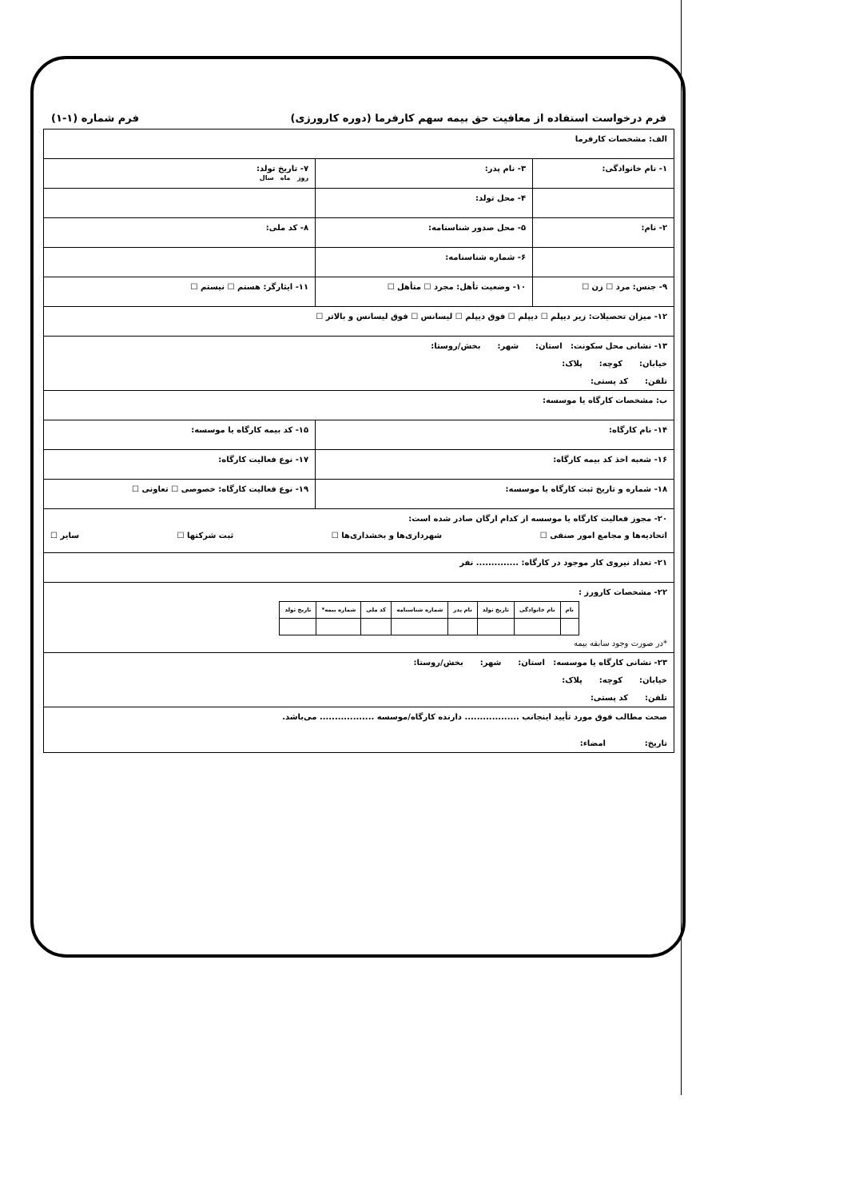فرم درخواست استفاده از معافیت حق بیمه سهم کارفرما (دوره کارورزی) فرم شماره (۱-۱)
| الف: مشخصات کارفرما | | |
| ۱- نام خانوادگی: | ۳- نام پدر: | ۷- تاریخ تولد: روز ماه سال |
| | ۴- محل تولد: | |
| ۲- نام: | ۵- محل صدور شناسنامه: | ۸- کد ملی: |
| | ۶- شماره شناسنامه: | |
| ۹- جنس: مرد ☐ زن ☐ | ۱۰- وضعیت تأهل: مجرد ☐ متأهل ☐ | ۱۱- ایثارگر: هستم ☐ نیستم ☐ |
| ۱۲- میزان تحصیلات: زیر دیپلم ☐ دیپلم ☐ فوق دیپلم ☐ لیسانس ☐ فوق لیسانس و بالاتر ☐ | | |
| ۱۳- نشانی محل سکونت: استان: شهر: بخش/روستا: خیابان: کوچه: پلاک: تلفن: کد پستی: | | |
| ب: مشخصات کارگاه یا موسسه: | | |
| ۱۴- نام کارگاه: | | ۱۵- کد بیمه کارگاه یا موسسه: |
| ۱۶- شعبه اخذ کد بیمه کارگاه: | | ۱۷- نوع فعالیت کارگاه: |
| ۱۸- شماره و تاریخ ثبت کارگاه یا موسسه: | | ۱۹- نوع فعالیت کارگاه: خصوصی ☐ تعاونی ☐ |
| ۲۰- مجوز فعالیت کارگاه یا موسسه از کدام ارگان صادر شده است: اتحادیه‌ها و مجامع امور صنفی ☐ شهرداری‌ها و بخشداری‌ها ☐ ثبت شرکتها ☐ سایر ☐ | | |
| ۲۱- تعداد نیروی کار موجود در کارگاه: .............. نفر | | |
| ۲۲- مشخصات کارورز : / نام / نام خانوادگی / تاریخ تولد / نام پدر / شماره شناسنامه / کد ملی / شماره بیمه* / تاریخ تولد / / --- / --- / --- / --- / --- / --- / --- / --- / *در صورت وجود سابقه بیمه | | |
| ۲۳- نشانی کارگاه یا موسسه: استان: شهر: بخش/روستا: خیابان: کوچه: پلاک: تلفن: کد پستی: | | |
| صحت مطالب فوق مورد تأیید اینجانب .................. دارنده کارگاه/موسسه .................. می‌باشد. تاریخ: امضاء: | | |